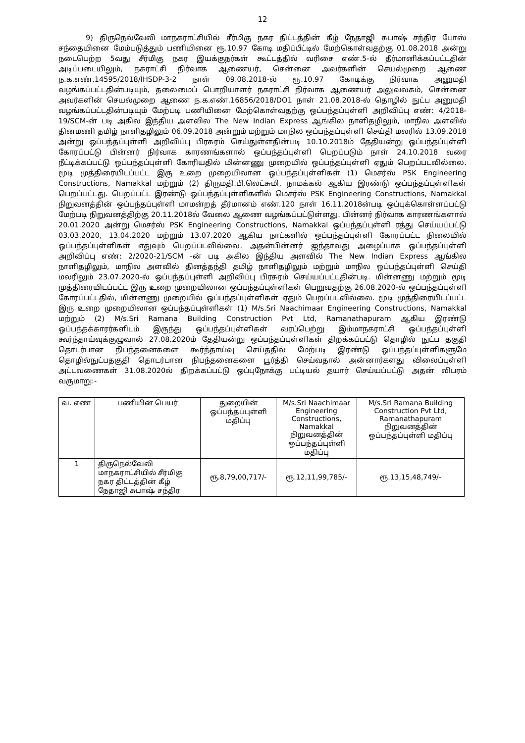12
9) திருநெல்வேலி மாநகராட்சியில் சீர்மிகு நகர திட்டத்தின் கீழ் நேதாஜி சுபாஷ் சந்திர போஸ் சந்தையினை மேம்படுத்தும் பணியினை ரூ.10.97 கோடி மதிப்பீட்டில் மேற்கொள்வதற்கு 01.08.2018 அன்று நடைபெற்ற 5வது சீர்மிகு நகர இயக்குநர்கள் கூட்டத்தில் வரிசை எண்.5-ல் தீர்மானிக்கப்பட்டதின் அடிப்படையிலும், நகராட்சி நிர்வாக ஆணையர், சென்னை அவர்களின் செயல்முறை ஆணை ந.க.எண்.14595/2018/IHSDP-3-2 நாள் 09.08.2018-ல் ரூ.10.97 கோடிக்கு நிர்வாக அனுமதி வழங்கப்பட்டதின்படியும், தலைமைப் பொறியாளர் நகராட்சி நிர்வாக ஆணையர் அலுவலகம், சென்னை அவர்களின் செயல்முறை ஆணை ந.க.எண்.16856/2018/DO1 நாள் 21.08.2018-ல் தொழில் நுட்ப அனுமதி வழங்கப்பட்டதின்படியும் மேற்படி பணியினை மேற்கொள்வதற்கு ஒப்பந்தப்புள்ளி அறிவிப்பு எண்: 4/2018-19/SCM-ன் படி அகில இந்திய அளவில The New Indian Express ஆங்கில நாளிதழிலும், மாநில அளவில் தினமணி தமிழ் நாளிதழிலும் 06.09.2018 அன்றும் மற்றும் மாநில ஒப்பந்தப்புள்ளி செய்தி மலரில் 13.09.2018 அன்று ஒப்பந்தப்புள்ளி அறிவிப்பு பிரசுரம் செய்துள்ளதின்படி 10.10.2018ம் தேதியன்று ஒப்பந்தப்புள்ளி கோரப்பட்டு பின்னர் நிர்வாக காரணங்களால் ஒப்பந்தப்புள்ளி பெறப்படும் நாள் 24.10.2018 வரை நீட்டிக்கப்பட்டு ஒப்பந்தப்புள்ளி கோரியதில் மின்னணு முறையில் ஒப்பந்தப்புள்ளி ஏதும் பெறப்படவில்லை. மூடி முத்திரையிடப்பட்ட இரு உறை முறையிலான ஒப்பந்தப்புள்ளிகள் (1) மெசர்ஸ் PSK Engineering Constructions, Namakkal மற்றும் (2) திருமதி.பி.லெட்சுமி, நாமக்கல் ஆகிய இரண்டு ஒப்பந்தப்புள்ளிகள் பெறப்பட்டது. பெறப்பட்ட இரண்டு ஒப்பந்தப்புள்ளிகளில் மெசர்ஸ் PSK Engineering Constructions, Namakkal நிறுவனத்தின் ஒப்பந்தப்புள்ளி மாமன்றத் தீர்மானம் எண்.120 நாள் 16.11.2018ன்படி ஒப்புக்கொள்ளப்பட்டு மேற்படி நிறுவனத்திற்கு 20.11.2018ல் வேலை ஆணை வழங்கப்பட்டுள்ளது. பின்னர் நிர்வாக காரணங்களால் 20.01.2020 அன்று மெசர்ஸ் PSK Engineering Constructions, Namakkal ஒப்பந்தப்புள்ளி ரத்து செய்யப்பட்டு 03.03.2020, 13.04.2020 மற்றும் 13.07.2020 ஆகிய நாட்களில் ஒப்பந்தப்புள்ளி கோரப்பட்ட நிலையில் ஒப்பந்தப்புள்ளிகள் எதுவும் பெறப்படவில்லை. அதன்பின்னர் ஐந்தாவது அழைப்பாக ஒப்பந்தப்புள்ளி அறிவிப்பு எண்: 2/2020-21/SCM -ன் படி அகில இந்திய அளவில் The New Indian Express ஆங்கில நாளிதழிலும், மாநில அளவில் தினத்தந்தி தமிழ் நாளிதழிலும் மற்றும் மாநில ஒப்பந்தப்புள்ளி செய்தி மலரிலும் 23.07.2020-ல் ஒப்பந்தப்புள்ளி அறிவிப்பு பிரசுரம் செய்யப்பட்டதின்படி. மின்னணு மற்றும் மூடி முத்திரையிடப்பட்ட இரு உறை முறையிலான ஒப்பந்தப்புள்ளிகள் பெறுவதற்கு 26.08.2020-ல் ஒப்பந்தப்புள்ளி கோரப்பட்டதில், மின்னணு முறையில் ஒப்பந்தப்புள்ளிகள் ஏதும் பெறப்படவில்லை. மூடி முத்திரையிடப்பட்ட இரு உறை முறையிலான ஒப்பந்தப்புள்ளிகள் (1) M/s.Sri Naachimaar Engineering Constructions, Namakkal மற்றும் (2) M/s.Sri Ramana Building Construction Pvt Ltd, Ramanathapuram ஆகிய இரண்டு ஒப்பந்தக்காரர்களிடம் இருந்து ஒப்பந்தப்புள்ளிகள் வரப்பெற்று இம்மாநகராட்சி ஒப்பந்தப்புள்ளி கூர்ந்தாய்வுக்குழுவால் 27.08.2020ம் தேதியன்று ஒப்பந்தப்புள்ளிகள் திறக்கப்பட்டு தொழில் நுட்ப தகுதி தொடர்பான நிபந்தனைகளை கூர்ந்தாய்வு செய்ததில் மேற்படி இரண்டு ஒப்பந்தப்புள்ளிகளுமே தொழில்நுட்பதகுதி தொடர்பான நிபந்தனைகளை பூர்த்தி செய்வதால் அன்னார்களது விலைப்புள்ளி அட்டவணைகள் 31.08.2020ல் திறக்கப்பட்டு ஒப்புநோக்கு பட்டியல் தயார் செய்யப்பட்டு அதன் விபரம் வருமாறு:-
| வ. எண் | பணியின் பெயர் | துறையின் ஒப்பந்தப்புள்ளி மதிப்பு | M/s.Sri Naachimaar Engineering Constructions, Namakkal நிறுவனத்தின் ஒப்பந்தப்புள்ளி மதிப்பு | M/s.Sri Ramana Building Construction Pvt Ltd, Ramanathapuram நிறுவனத்தின் ஒப்பந்தப்புள்ளி மதிப்பு |
| --- | --- | --- | --- | --- |
| 1 | திருநெல்வேலி மாநகராட்சியில் சீர்மிகு நகர திட்டத்தின் கீழ் நேதாஜி சுபாஷ் சந்திர | ரூ.8,79,00,717/- | ரூ.12,11,99,785/- | ரூ.13,15,48,749/- |